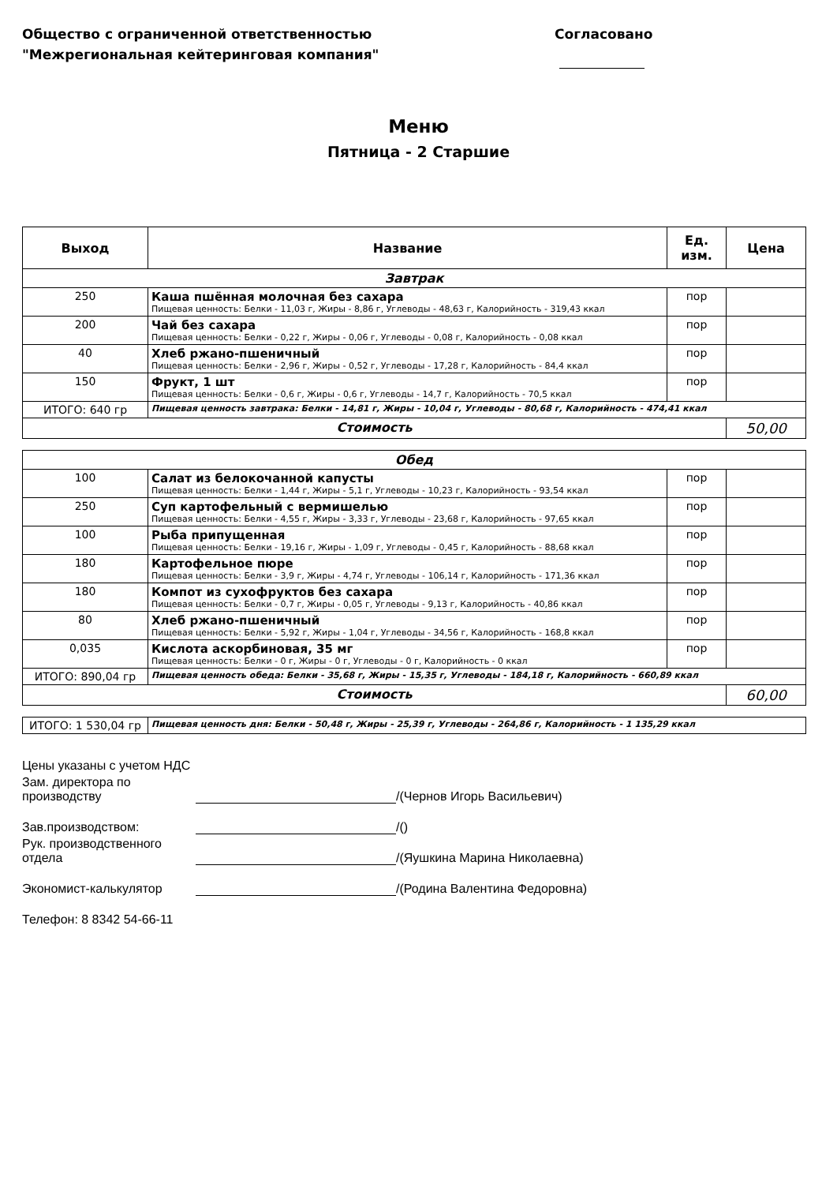Общество с ограниченной ответственностью
"Межрегиональная кейтеринговая компания"
Согласовано
Меню
Пятница - 2 Старшие
| Выход | Название | Ед. изм. | Цена |
| --- | --- | --- | --- |
| Завтрак | | | |
| 250 | Каша пшённая молочная без сахара Пищевая ценность: Белки - 11,03 г, Жиры - 8,86 г, Углеводы - 48,63 г, Калорийность - 319,43 ккал | пор | |
| 200 | Чай без сахара Пищевая ценность: Белки - 0,22 г, Жиры - 0,06 г, Углеводы - 0,08 г, Калорийность - 0,08 ккал | пор | |
| 40 | Хлеб ржано-пшеничный Пищевая ценность: Белки - 2,96 г, Жиры - 0,52 г, Углеводы - 17,28 г, Калорийность - 84,4 ккал | пор | |
| 150 | Фрукт, 1 шт Пищевая ценность: Белки - 0,6 г, Жиры - 0,6 г, Углеводы - 14,7 г, Калорийность - 70,5 ккал | пор | |
| ИТОГО: 640 гр | Пищевая ценность завтрака: Белки - 14,81 г, Жиры - 10,04 г, Углеводы - 80,68 г, Калорийность - 474,41 ккал | | |
| Стоимость | | | 50,00 |
| Обед | | | |
| 100 | Салат из белокочанной капусты Пищевая ценность: Белки - 1,44 г, Жиры - 5,1 г, Углеводы - 10,23 г, Калорийность - 93,54 ккал | пор | |
| 250 | Суп картофельный с вермишелью Пищевая ценность: Белки - 4,55 г, Жиры - 3,33 г, Углеводы - 23,68 г, Калорийность - 97,65 ккал | пор | |
| 100 | Рыба припущенная Пищевая ценность: Белки - 19,16 г, Жиры - 1,09 г, Углеводы - 0,45 г, Калорийность - 88,68 ккал | пор | |
| 180 | Картофельное пюре Пищевая ценность: Белки - 3,9 г, Жиры - 4,74 г, Углеводы - 106,14 г, Калорийность - 171,36 ккал | пор | |
| 180 | Компот из сухофруктов без сахара Пищевая ценность: Белки - 0,7 г, Жиры - 0,05 г, Углеводы - 9,13 г, Калорийность - 40,86 ккал | пор | |
| 80 | Хлеб ржано-пшеничный Пищевая ценность: Белки - 5,92 г, Жиры - 1,04 г, Углеводы - 34,56 г, Калорийность - 168,8 ккал | пор | |
| 0,035 | Кислота аскорбиновая, 35 мг Пищевая ценность: Белки - 0 г, Жиры - 0 г, Углеводы - 0 г, Калорийность - 0 ккал | пор | |
| ИТОГО: 890,04 гр | Пищевая ценность обеда: Белки - 35,68 г, Жиры - 15,35 г, Углеводы - 184,18 г, Калорийность - 660,89 ккал | | |
| Стоимость | | | 60,00 |
| ИТОГО: 1 530,04 гр | Пищевая ценность дня: Белки - 50,48 г, Жиры - 25,39 г, Углеводы - 264,86 г, Калорийность - 1 135,29 ккал |
Цены указаны с учетом НДС
Зам. директора по производству /(Чернов Игорь Васильевич)
Зав.производством: /()
Рук. производственного отдела /(Яушкина Марина Николаевна)
Экономист-калькулятор /(Родина Валентина Федоровна)
Телефон: 8 8342 54-66-11